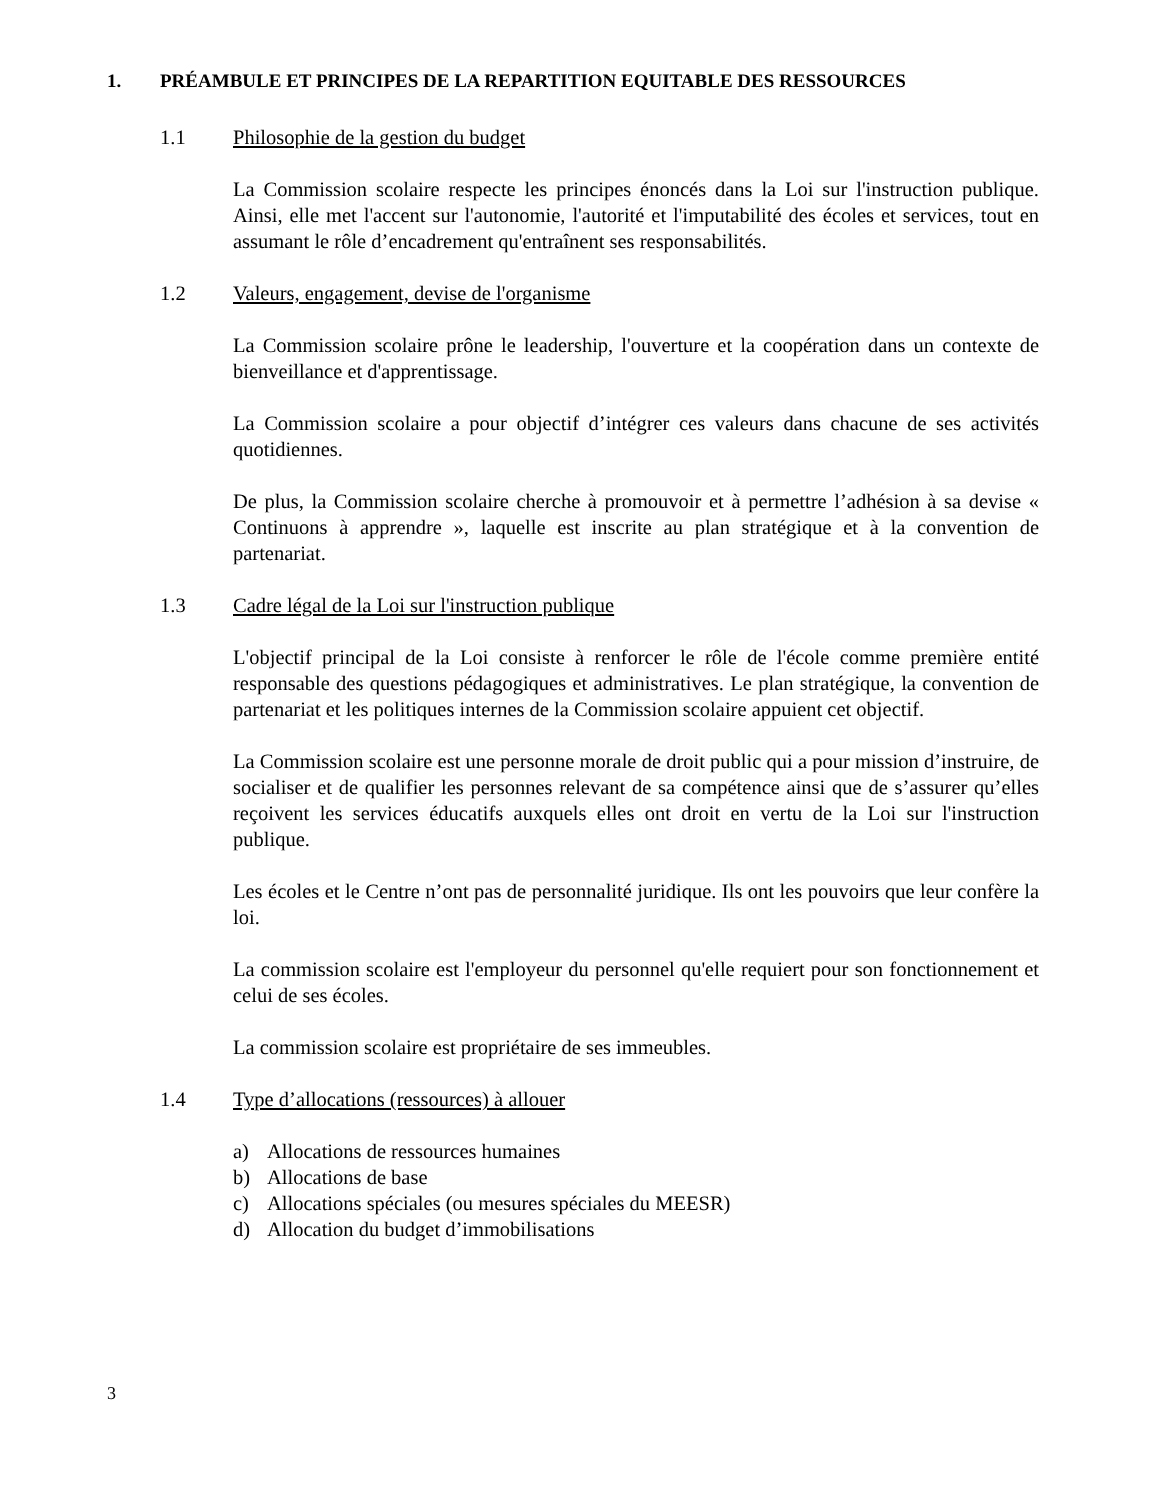1. PRÉAMBULE ET PRINCIPES DE LA REPARTITION EQUITABLE DES RESSOURCES
1.1 Philosophie de la gestion du budget
La Commission scolaire respecte les principes énoncés dans la Loi sur l'instruction publique. Ainsi, elle met l'accent sur l'autonomie, l'autorité et l'imputabilité des écoles et services, tout en assumant le rôle d’encadrement qu'entraînent ses responsabilités.
1.2 Valeurs, engagement, devise de l'organisme
La Commission scolaire prône le leadership, l'ouverture et la coopération dans un contexte de bienveillance et d'apprentissage.
La Commission scolaire a pour objectif d’intégrer ces valeurs dans chacune de ses activités quotidiennes.
De plus, la Commission scolaire cherche à promouvoir et à permettre l’adhésion à sa devise « Continuons à apprendre », laquelle est inscrite au plan stratégique et à la convention de partenariat.
1.3 Cadre légal de la Loi sur l'instruction publique
L'objectif principal de la Loi consiste à renforcer le rôle de l'école comme première entité responsable des questions pédagogiques et administratives. Le plan stratégique, la convention de partenariat et les politiques internes de la Commission scolaire appuient cet objectif.
La Commission scolaire est une personne morale de droit public qui a pour mission d’instruire, de socialiser et de qualifier les personnes relevant de sa compétence ainsi que de s’assurer qu’elles reçoivent les services éducatifs auxquels elles ont droit en vertu de la Loi sur l'instruction publique.
Les écoles et le Centre n’ont pas de personnalité juridique. Ils ont les pouvoirs que leur confère la loi.
La commission scolaire est l'employeur du personnel qu'elle requiert pour son fonctionnement et celui de ses écoles.
La commission scolaire est propriétaire de ses immeubles.
1.4 Type d’allocations (ressources) à allouer
a) Allocations de ressources humaines
b) Allocations de base
c) Allocations spéciales (ou mesures spéciales du MEESR)
d) Allocation du budget d’immobilisations
3